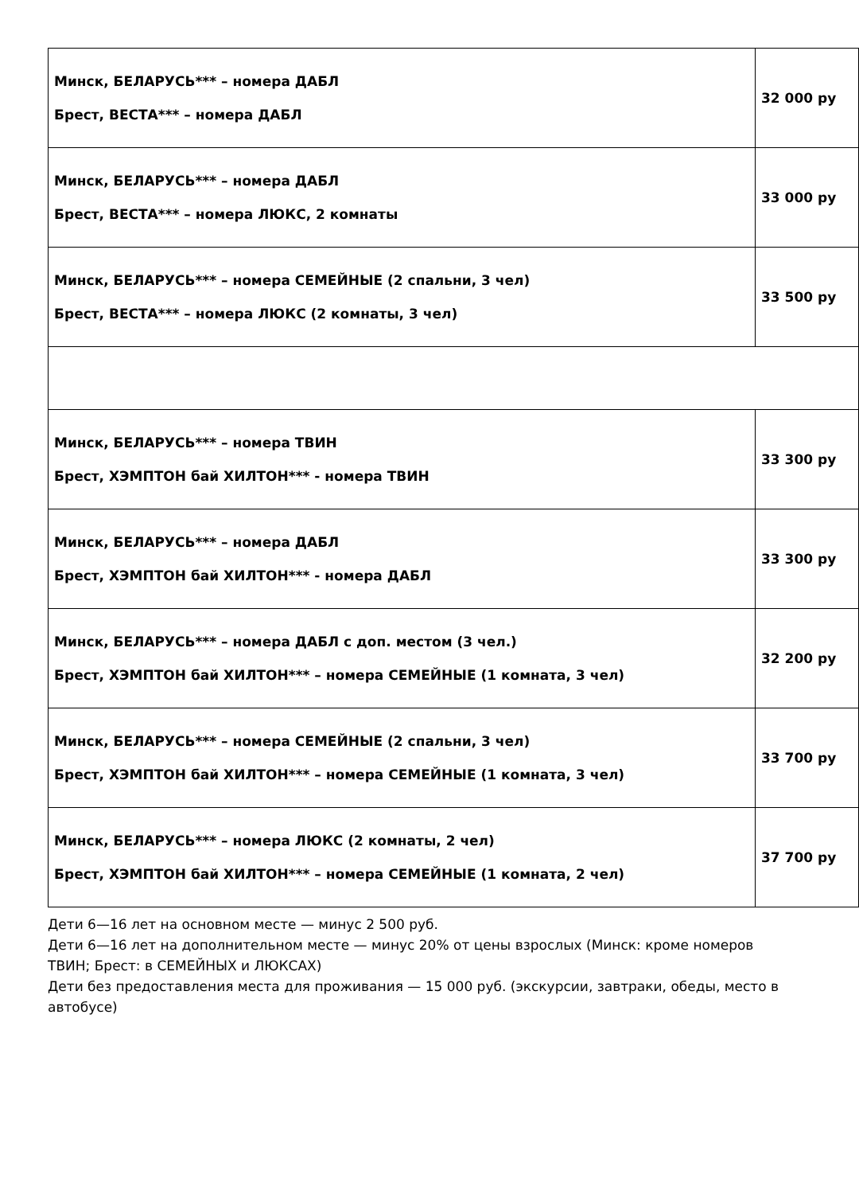| Минск, БЕЛАРУСЬ*** – номера ДАБЛ Брест, ВЕСТА*** – номера ДАБЛ | 32 000 ру |
| Минск, БЕЛАРУСЬ*** – номера ДАБЛ Брест, ВЕСТА*** – номера ЛЮКС, 2 комнаты | 33 000 ру |
| Минск, БЕЛАРУСЬ*** – номера СЕМЕЙНЫЕ (2 спальни, 3 чел) Брест, ВЕСТА*** – номера ЛЮКС (2 комнаты, 3 чел) | 33 500 ру |
| Минск, БЕЛАРУСЬ*** – номера ТВИН Брест, ХЭМПТОН бай ХИЛТОН*** - номера ТВИН | 33 300 ру |
| Минск, БЕЛАРУСЬ*** – номера ДАБЛ Брест, ХЭМПТОН бай ХИЛТОН*** - номера ДАБЛ | 33 300 ру |
| Минск, БЕЛАРУСЬ*** – номера ДАБЛ с доп. местом (3 чел.) Брест, ХЭМПТОН бай ХИЛТОН*** – номера СЕМЕЙНЫЕ (1 комната, 3 чел) | 32 200 ру |
| Минск, БЕЛАРУСЬ*** – номера СЕМЕЙНЫЕ (2 спальни, 3 чел) Брест, ХЭМПТОН бай ХИЛТОН*** – номера СЕМЕЙНЫЕ (1 комната, 3 чел) | 33 700 ру |
| Минск, БЕЛАРУСЬ*** – номера ЛЮКС (2 комнаты, 2 чел) Брест, ХЭМПТОН бай ХИЛТОН*** – номера СЕМЕЙНЫЕ (1 комната, 2 чел) | 37 700 ру |
Дети 6—16 лет на основном месте — минус 2 500 руб.
Дети 6—16 лет на дополнительном месте — минус 20% от цены взрослых (Минск: кроме номеров ТВИН; Брест: в СЕМЕЙНЫХ и ЛЮКСАХ)
Дети без предоставления места для проживания — 15 000 руб. (экскурсии, завтраки, обеды, место в автобусе)